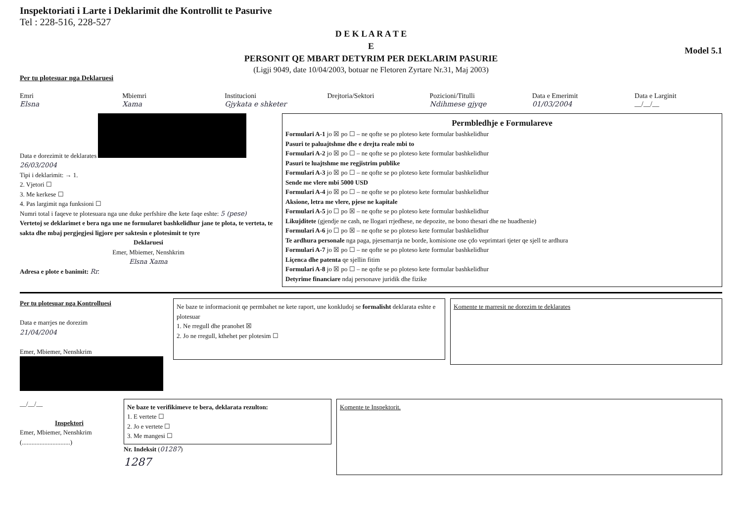Inspektoriati i Larte i Deklarimit dhe Kontrollit te Pasurive
Tel : 228-516, 228-527
D E K L A R A T E
E
PERSONIT QE MBART DETYRIM PER DEKLARIM PASURIE
Model 5.1
(Ligji 9049, date 10/04/2003, botuar ne Fletoren Zyrtare Nr.31, Maj 2003)
Per tu plotesuar nga Deklaruesi
Emri
Elsna
Mbiemri
Xama
Institucioni
Gjykata e shketer
Drejtoria/Sektori Pozicioni/Titulli
Ndihmese gjyqe
Data e Emerimit
01/03/2004
Data e Larginit
__/__/__
Data e dorezimit te deklarates
26/03/2004
Tipi i deklarimit: → 1.
2. Vjetori ☐
3. Me kerkese ☐
4. Pas largimit nga funksioni ☐
Numri total i faqeve te plotesuara nga une duke perfshire dhe kete faqe eshte: 5 (pese)
Vertetoj se deklarimet e bera nga une ne formularet bashkelidhur jane te plota, te verteta, te sakta dhe mbaj pergjegjesi ligjore per saktesin e plotesimit te tyre
Deklaruesi
Emer, Mbiemer, Nenshkrim
Elsna Xama
Adresa e plote e banimit: Rr.
Permbledhje e Formulareve
Formulari A-1 jo ☒ po ☐ – ne qofte se po ploteso kete formular bashkelidhur
Pasuri te paluajtshme dhe e drejta reale mbi to
Formulari A-2 jo ☒ po ☐ – ne qofte se po ploteso kete formular bashkelidhur
Pasuri te luajtshme me regjistrim publike
Formulari A-3 jo ☒ po ☐ – ne qofte se po ploteso kete formular bashkelidhur
Sende me vlere mbi 5000 USD
Formulari A-4 jo ☒ po ☐ – ne qofte se po ploteso kete formular bashkelidhur
Aksione, letra me vlere, pjese ne kapitale
Formulari A-5 jo ☐ po ☒ – ne qofte se po ploteso kete formular bashkelidhur
Likujditete (gjendje ne cash, ne llogari rrjedhese, ne depozite, ne bono thesari dhe ne huadhenie)
Formulari A-6 jo ☐ po ☒ – ne qofte se po ploteso kete formular bashkelidhur
Te ardhura personale nga paga, pjesemarrja ne borde, komisione ose çdo veprimtari tjeter qe sjell te ardhura
Formulari A-7 jo ☒ po ☐ – ne qofte se po ploteso kete formular bashkelidhur
Liçenca dhe patenta qe sjellin fitim
Formulari A-8 jo ☒ po ☐ – ne qofte se po ploteso kete formular bashkelidhur
Detyrime financiare ndaj personave juridik dhe fizike
Per tu plotesuar nga Kontrolluesi
Data e marrjes ne dorezim
21/04/2004
Emer, Mbiemer, Nenshkrim
Ne baze te informacionit qe permbahet ne kete raport, une konkludoj se formalisht deklarata eshte e plotesuar
1. Ne rregull dhe pranohet ☒
2. Jo ne rregull, kthehet per plotesim ☐
Komente te marresit ne dorezim te deklarates
__/__/__
Inspektori
Emer, Mbiemer, Nenshkrim
(..............................)
Ne baze te verifikimeve te bera, deklarata rezulton:
1. E vertete ☐
2. Jo e vertete ☐
3. Me mangesi ☐
Nr. Indeksit (01287)
1287
Komente te Inspektorit.